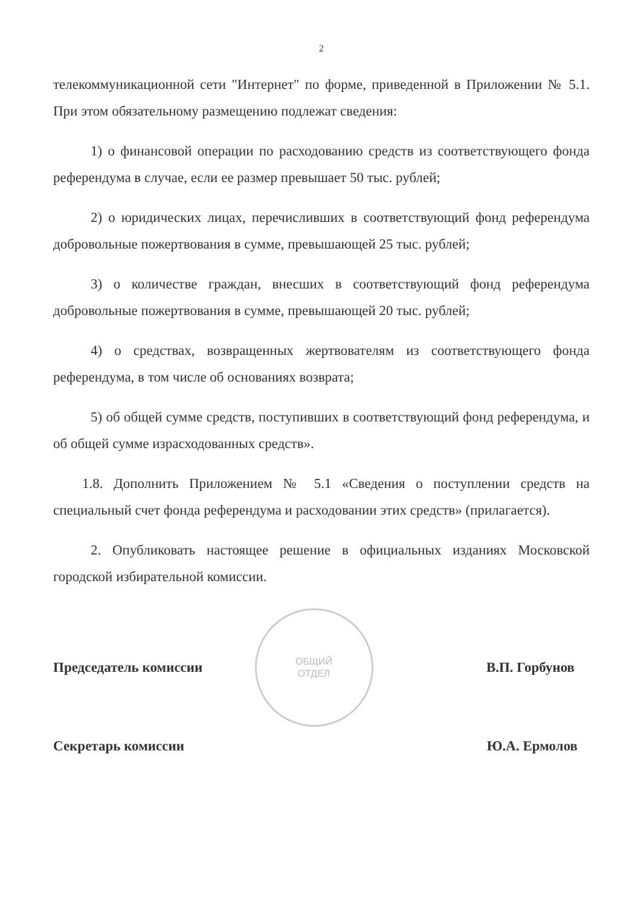2
телекоммуникационной сети "Интернет" по форме, приведенной в Приложении № 5.1. При этом обязательному размещению подлежат сведения:
1) о финансовой операции по расходованию средств из соответствующего фонда референдума в случае, если ее размер превышает 50 тыс. рублей;
2) о юридических лицах, перечисливших в соответствующий фонд референдума добровольные пожертвования в сумме, превышающей 25 тыс. рублей;
3) о количестве граждан, внесших в соответствующий фонд референдума добровольные пожертвования в сумме, превышающей 20 тыс. рублей;
4) о средствах, возвращенных жертвователям из соответствующего фонда референдума, в том числе об основаниях возврата;
5) об общей сумме средств, поступивших в соответствующий фонд референдума, и об общей сумме израсходованных средств».
1.8. Дополнить Приложением № 5.1 «Сведения о поступлении средств на специальный счет фонда референдума и расходовании этих средств» (прилагается).
2. Опубликовать настоящее решение в официальных изданиях Московской городской избирательной комиссии.
Председатель комиссии
ОБЩИЙ
ОТДЕЛ
В.П. Горбунов
Секретарь комиссии Ю.А. Ермолов